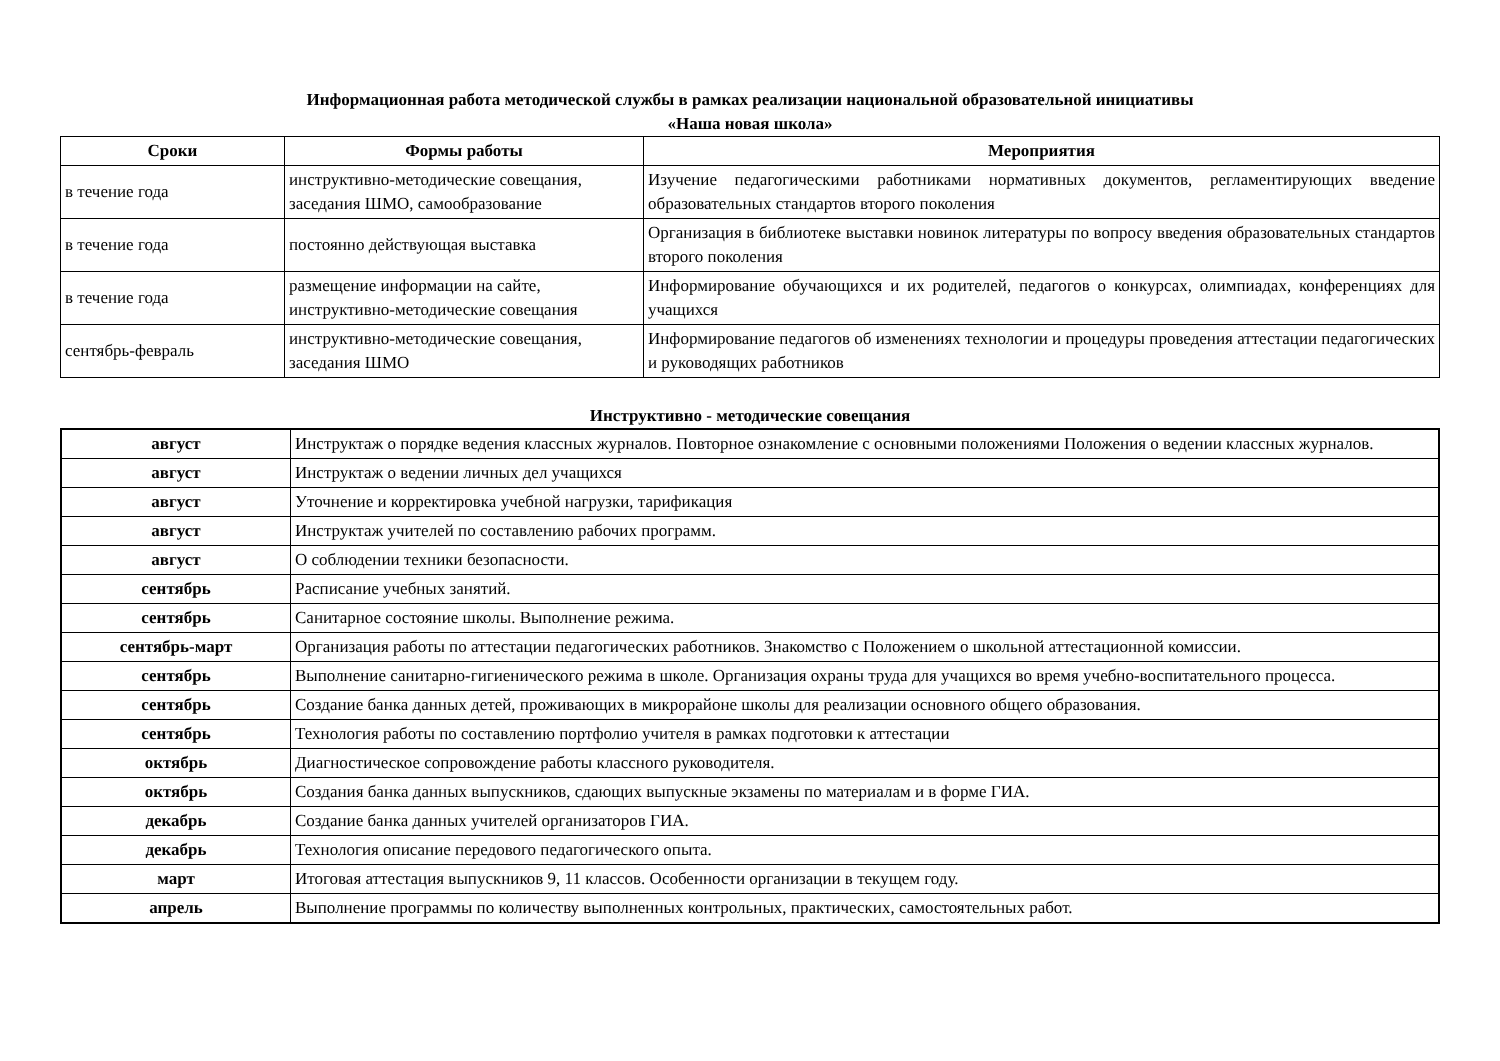Информационная работа методической службы в рамках реализации национальной образовательной инициативы
«Наша новая школа»
| Сроки | Формы работы | Мероприятия |
| --- | --- | --- |
| в течение года | инструктивно-методические совещания, заседания ШМО, самообразование | Изучение педагогическими работниками нормативных документов, регламентирующих введение образовательных стандартов второго поколения |
| в течение года | постоянно действующая выставка | Организация в библиотеке выставки новинок литературы по вопросу введения образовательных стандартов второго поколения |
| в течение года | размещение информации на сайте, инструктивно-методические совещания | Информирование обучающихся и их родителей, педагогов о конкурсах, олимпиадах, конференциях для учащихся |
| сентябрь-февраль | инструктивно-методические совещания, заседания ШМО | Информирование педагогов об изменениях технологии и процедуры проведения аттестации педагогических и руководящих работников |
Инструктивно - методические совещания
| август | Инструктаж о порядке ведения классных журналов. Повторное ознакомление с основными положениями Положения о ведении классных журналов. |
| август | Инструктаж о ведении личных дел учащихся |
| август | Уточнение и корректировка учебной нагрузки, тарификация |
| август | Инструктаж учителей по составлению рабочих программ. |
| август | О соблюдении техники безопасности. |
| сентябрь | Расписание учебных занятий. |
| сентябрь | Санитарное состояние школы. Выполнение режима. |
| сентябрь-март | Организация работы по аттестации педагогических работников. Знакомство с Положением о школьной аттестационной комиссии. |
| сентябрь | Выполнение санитарно-гигиенического режима в школе. Организация охраны труда для учащихся во время учебно-воспитательного процесса. |
| сентябрь | Создание банка данных детей, проживающих в микрорайоне школы для реализации основного общего образования. |
| сентябрь | Технология работы по составлению портфолио учителя в рамках подготовки к аттестации |
| октябрь | Диагностическое сопровождение работы классного руководителя. |
| октябрь | Создания банка данных выпускников, сдающих выпускные экзамены по материалам и в форме ГИА. |
| декабрь | Создание банка данных учителей организаторов ГИА. |
| декабрь | Технология описание передового педагогического опыта. |
| март | Итоговая аттестация выпускников 9, 11 классов. Особенности организации в текущем году. |
| апрель | Выполнение программы по количеству выполненных контрольных, практических, самостоятельных работ. |